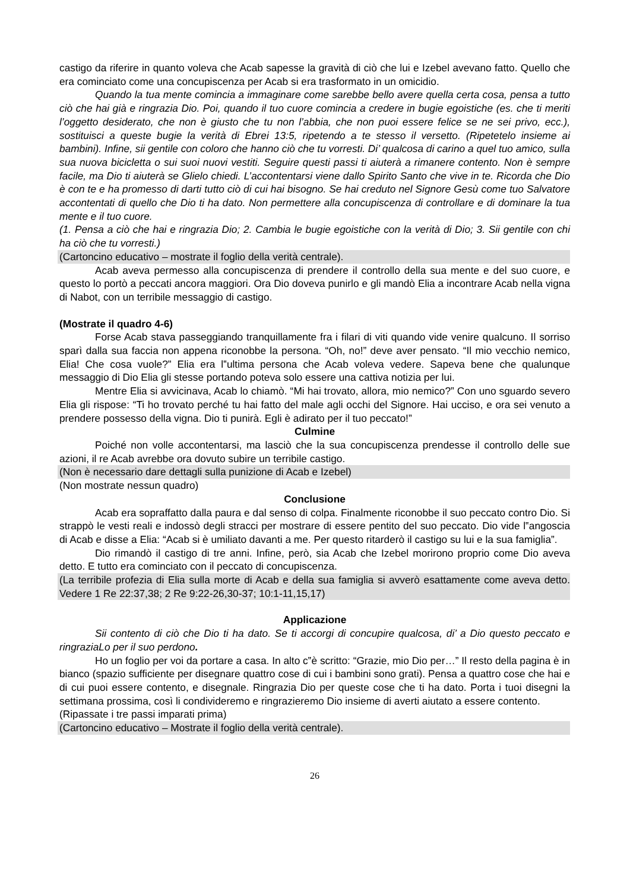castigo da riferire in quanto voleva che Acab sapesse la gravità di ciò che lui e Izebel avevano fatto. Quello che era cominciato come una concupiscenza per Acab si era trasformato in un omicidio.
Quando la tua mente comincia a immaginare come sarebbe bello avere quella certa cosa, pensa a tutto ciò che hai già e ringrazia Dio. Poi, quando il tuo cuore comincia a credere in bugie egoistiche (es. che ti meriti l’oggetto desiderato, che non è giusto che tu non l’abbia, che non puoi essere felice se ne sei privo, ecc.), sostituisci a queste bugie la verità di Ebrei 13:5, ripetendo a te stesso il versetto. (Ripetetelo insieme ai bambini). Infine, sii gentile con coloro che hanno ciò che tu vorresti. Di’ qualcosa di carino a quel tuo amico, sulla sua nuova bicicletta o sui suoi nuovi vestiti. Seguire questi passi ti aiuterà a rimanere contento. Non è sempre facile, ma Dio ti aiuterà se Glielo chiedi. L’accontentarsi viene dallo Spirito Santo che vive in te. Ricorda che Dio è con te e ha promesso di darti tutto ciò di cui hai bisogno. Se hai creduto nel Signore Gesù come tuo Salvatore accontentati di quello che Dio ti ha dato. Non permettere alla concupiscenza di controllare e di dominare la tua mente e il tuo cuore.
(1. Pensa a ciò che hai e ringrazia Dio; 2. Cambia le bugie egoistiche con la verità di Dio; 3. Sii gentile con chi ha ciò che tu vorresti.)
(Cartoncino educativo – mostrate il foglio della verità centrale).
Acab aveva permesso alla concupiscenza di prendere il controllo della sua mente e del suo cuore, e questo lo portò a peccati ancora maggiori. Ora Dio doveva punirlo e gli mandò Elia a incontrare Acab nella vigna di Nabot, con un terribile messaggio di castigo.
(Mostrate il quadro 4-6)
Forse Acab stava passeggiando tranquillamente fra i filari di viti quando vide venire qualcuno. Il sorriso sparì dalla sua faccia non appena riconobbe la persona. “Oh, no!” deve aver pensato. “Il mio vecchio nemico, Elia! Che cosa vuole?” Elia era l‟ultima persona che Acab voleva vedere. Sapeva bene che qualunque messaggio di Dio Elia gli stesse portando poteva solo essere una cattiva notizia per lui.
Mentre Elia si avvicinava, Acab lo chiamò. “Mi hai trovato, allora, mio nemico?” Con uno sguardo severo Elia gli rispose: “Ti ho trovato perché tu hai fatto del male agli occhi del Signore. Hai ucciso, e ora sei venuto a prendere possesso della vigna. Dio ti punirà. Egli è adirato per il tuo peccato!”
Culmine
Poiché non volle accontentarsi, ma lasciò che la sua concupiscenza prendesse il controllo delle sue azioni, il re Acab avrebbe ora dovuto subire un terribile castigo.
(Non è necessario dare dettagli sulla punizione di Acab e Izebel)
(Non mostrate nessun quadro)
Conclusione
Acab era sopraffatto dalla paura e dal senso di colpa. Finalmente riconobbe il suo peccato contro Dio. Si strappò le vesti reali e indossò degli stracci per mostrare di essere pentito del suo peccato. Dio vide l‟angoscia di Acab e disse a Elia: “Acab si è umiliato davanti a me. Per questo ritarderò il castigo su lui e la sua famiglia”.
Dio rimandò il castigo di tre anni. Infine, però, sia Acab che Izebel morirono proprio come Dio aveva detto. E tutto era cominciato con il peccato di concupiscenza.
(La terribile profezia di Elia sulla morte di Acab e della sua famiglia si avverò esattamente come aveva detto. Vedere 1 Re 22:37,38; 2 Re 9:22-26,30-37; 10:1-11,15,17)
Applicazione
Sii contento di ciò che Dio ti ha dato. Se ti accorgi di concupire qualcosa, di’ a Dio questo peccato e ringraziaLo per il suo perdono.
Ho un foglio per voi da portare a casa. In alto c‟è scritto: “Grazie, mio Dio per…” Il resto della pagina è in bianco (spazio sufficiente per disegnare quattro cose di cui i bambini sono grati). Pensa a quattro cose che hai e di cui puoi essere contento, e disegnale. Ringrazia Dio per queste cose che ti ha dato. Porta i tuoi disegni la settimana prossima, così li condivideremo e ringrazieremo Dio insieme di averti aiutato a essere contento.
(Ripassate i tre passi imparati prima)
(Cartoncino educativo – Mostrate il foglio della verità centrale).
26